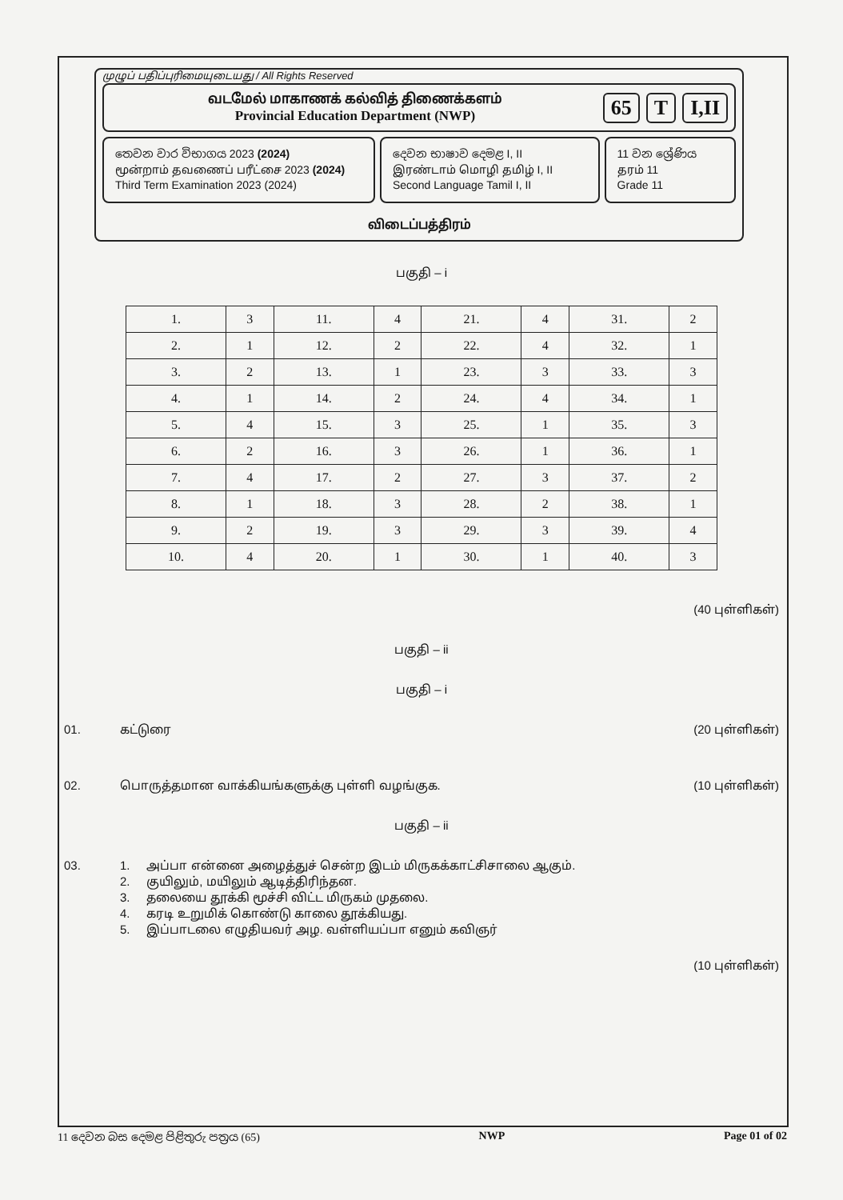முழுப் பதிப்புரிமையுடையது / All Rights Reserved
வடமேல் மாகாணக் கல்வித் திணைக்களம்
Provincial Education Department (NWP)
65 T I,II
තෙවන වාර විභාගය 2023 (2024)
மூன்றாம் தவணைப் பரீட்சை 2023 (2024)
Third Term Examination 2023 (2024)
දෙවන භාෂාව දෙමළ I, II
இரண்டாம் மொழி தமிழ் I, II
Second Language Tamil I, II
11 වන ශ්‍රේණිය
தரம் 11
Grade 11
விடைப்பத்திரம்
பகுதி – i
| 1. | 3 | 11. | 4 | 21. | 4 | 31. | 2 |
| 2. | 1 | 12. | 2 | 22. | 4 | 32. | 1 |
| 3. | 2 | 13. | 1 | 23. | 3 | 33. | 3 |
| 4. | 1 | 14. | 2 | 24. | 4 | 34. | 1 |
| 5. | 4 | 15. | 3 | 25. | 1 | 35. | 3 |
| 6. | 2 | 16. | 3 | 26. | 1 | 36. | 1 |
| 7. | 4 | 17. | 2 | 27. | 3 | 37. | 2 |
| 8. | 1 | 18. | 3 | 28. | 2 | 38. | 1 |
| 9. | 2 | 19. | 3 | 29. | 3 | 39. | 4 |
| 10. | 4 | 20. | 1 | 30. | 1 | 40. | 3 |
(40 புள்ளிகள்)
பகுதி – ii
பகுதி – i
01. கட்டுரை (20 புள்ளிகள்)
02. பொருத்தமான வாக்கியங்களுக்கு புள்ளி வழங்குக. (10 புள்ளிகள்)
பகுதி – ii
03. 1. அப்பா என்னை அழைத்துச் சென்ற இடம் மிருகக்காட்சிசாலை ஆகும்.
2. குயிலும், மயிலும் ஆடித்திரிந்தன.
3. தலையை தூக்கி மூச்சி விட்ட மிருகம் முதலை.
4. கரடி உறுமிக் கொண்டு காலை தூக்கியது.
5. இப்பாடலை எழுதியவர் அழ. வள்ளியப்பா எனும் கவிஞர்
(10 புள்ளிகள்)
11 දෙවන බස දෙමළ පිළිතුරු පත්‍රය (65) NWP Page 01 of 02